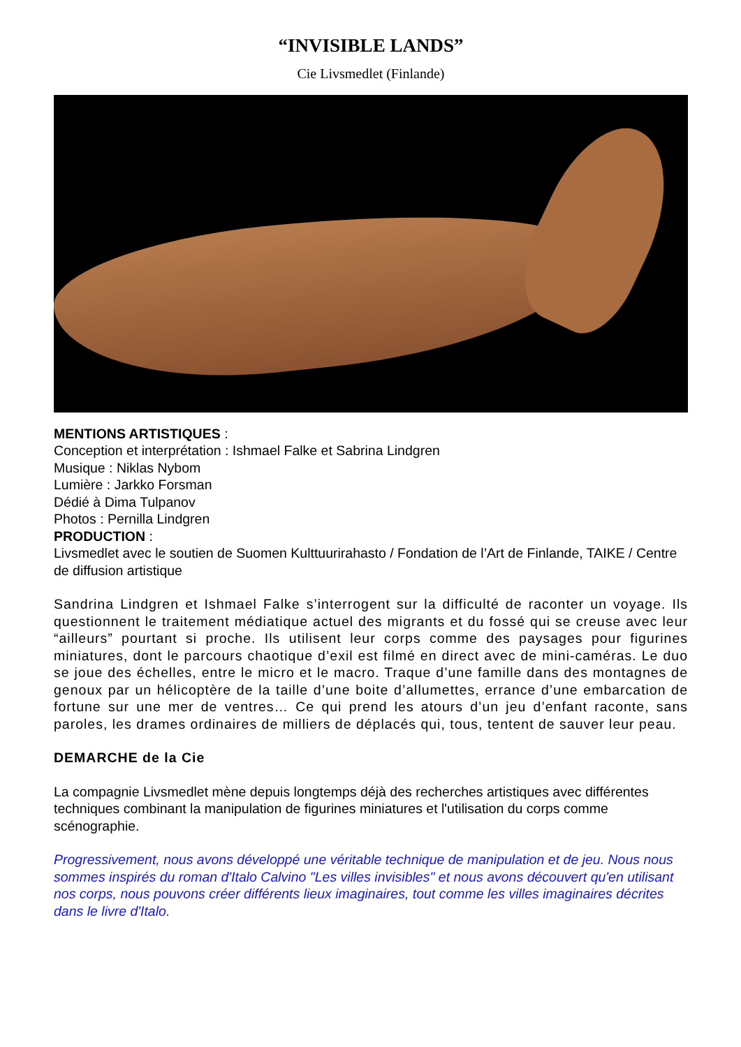“INVISIBLE LANDS”
Cie Livsmedlet (Finlande)
MENTIONS ARTISTIQUES :
Conception et interprétation : Ishmael Falke et Sabrina Lindgren
Musique : Niklas Nybom
Lumière : Jarkko Forsman
Dédié à Dima Tulpanov
Photos : Pernilla Lindgren
PRODUCTION :
Livsmedlet avec le soutien de Suomen Kulttuurirahasto / Fondation de l’Art de Finlande, TAIKE / Centre de diffusion artistique
Sandrina Lindgren et Ishmael Falke s’interrogent sur la difficulté de raconter un voyage. Ils questionnent le traitement médiatique actuel des migrants et du fossé qui se creuse avec leur “ailleurs” pourtant si proche. Ils utilisent leur corps comme des paysages pour figurines miniatures, dont le parcours chaotique d’exil est filmé en direct avec de mini-caméras. Le duo se joue des échelles, entre le micro et le macro. Traque d’une famille dans des montagnes de genoux par un hélicoptère de la taille d’une boite d’allumettes, errance d’une embarcation de fortune sur une mer de ventres… Ce qui prend les atours d’un jeu d’enfant raconte, sans paroles, les drames ordinaires de milliers de déplacés qui, tous, tentent de sauver leur peau.
DEMARCHE de la Cie
La compagnie Livsmedlet mène depuis longtemps déjà des recherches artistiques avec différentes techniques combinant la manipulation de figurines miniatures et l'utilisation du corps comme scénographie.
Progressivement, nous avons développé une véritable technique de manipulation et de jeu. Nous nous sommes inspirés du roman d'Italo Calvino "Les villes invisibles" et nous avons découvert qu'en utilisant nos corps, nous pouvons créer différents lieux imaginaires, tout comme les villes imaginaires décrites dans le livre d'Italo.